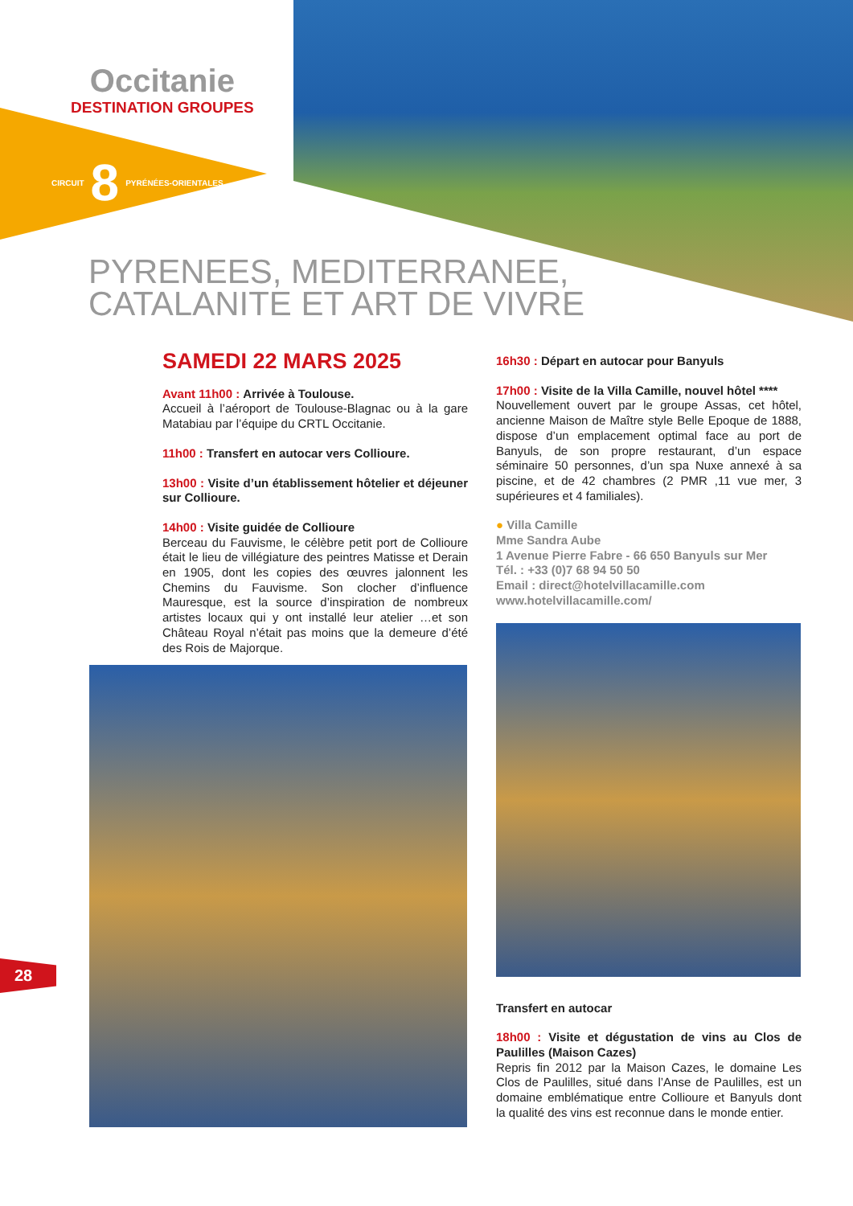Occitanie
DESTINATION GROUPES
CIRCUIT 8 PYRÉNÉES-ORIENTALES
PYRENEES, MEDITERRANEE,
CATALANITE ET ART DE VIVRE
SAMEDI 22 MARS 2025
Avant 11h00 : Arrivée à Toulouse.
Accueil à l’aéroport de Toulouse-Blagnac ou à la gare Matabiau par l’équipe du CRTL Occitanie.
11h00 : Transfert en autocar vers Collioure.
13h00 : Visite d’un établissement hôtelier et déjeuner sur Collioure.
14h00 : Visite guidée de Collioure
Berceau du Fauvisme, le célèbre petit port de Collioure était le lieu de villégiature des peintres Matisse et Derain en 1905, dont les copies des œuvres jalonnent les Chemins du Fauvisme. Son clocher d’influence Mauresque, est la source d’inspiration de nombreux artistes locaux qui y ont installé leur atelier …et son Château Royal n’était pas moins que la demeure d’été des Rois de Majorque.
16h30 : Départ en autocar pour Banyuls
17h00 : Visite de la Villa Camille, nouvel hôtel ****
Nouvellement ouvert par le groupe Assas, cet hôtel, ancienne Maison de Maître style Belle Epoque de 1888, dispose d’un emplacement optimal face au port de Banyuls, de son propre restaurant, d’un espace séminaire 50 personnes, d’un spa Nuxe annexé à sa piscine, et de 42 chambres (2 PMR ,11 vue mer, 3 supérieures et 4 familiales).
● Villa Camille
Mme Sandra Aube
1 Avenue Pierre Fabre - 66 650 Banyuls sur Mer
Tél. : +33 (0)7 68 94 50 50
Email : direct@hotelvillacamille.com
www.hotelvillacamille.com/
Transfert en autocar
18h00 : Visite et dégustation de vins au Clos de Paulilles (Maison Cazes)
Repris fin 2012 par la Maison Cazes, le domaine Les Clos de Paulilles, situé dans l’Anse de Paulilles, est un domaine emblématique entre Collioure et Banyuls dont la qualité des vins est reconnue dans le monde entier.
28